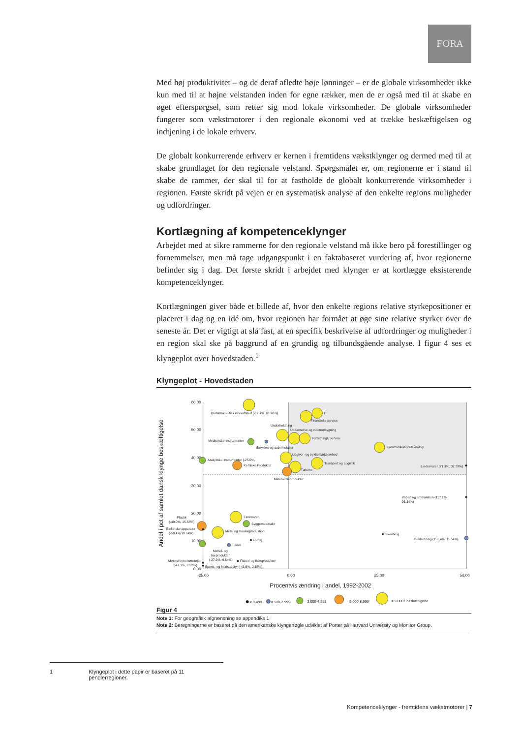FORA
Med høj produktivitet – og de deraf afledte høje lønninger – er de globale virksomheder ikke kun med til at højne velstanden inden for egne rækker, men de er også med til at skabe en øget efterspørgsel, som retter sig mod lokale virksomheder. De globale virksomheder fungerer som vækstmotorer i den regionale økonomi ved at trække beskæftigelsen og indtjening i de lokale erhverv.
De globalt konkurrerende erhverv er kernen i fremtidens vækstklynger og dermed med til at skabe grundlaget for den regionale velstand. Spørgsmålet er, om regionerne er i stand til skabe de rammer, der skal til for at fastholde de globalt konkurrerende virksomheder i regionen. Første skridt på vejen er en systematisk analyse af den enkelte regions muligheder og udfordringer.
Kortlægning af kompetenceklynger
Arbejdet med at sikre rammerne for den regionale velstand må ikke bero på forestillinger og fornemmelser, men må tage udgangspunkt i en faktabaseret vurdering af, hvor regionerne befinder sig i dag. Det første skridt i arbejdet med klynger er at kortlægge eksisterende kompetenceklynger.
Kortlægningen giver både et billede af, hvor den enkelte regions relative styrkepositioner er placeret i dag og en idé om, hvor regionen har formået at øge sine relative styrker over de seneste år. Det er vigtigt at slå fast, at en specifik beskrivelse af udfordringer og muligheder i en region skal ske på baggrund af en grundig og tilbundsgående analyse. I figur 4 ses et klyngeplot over hovedstaden.<sup>1</sup>
Klyngeplot - Hovedstaden
60,00
50,00
40,00
30,00
20,00
10,00
0,00
-25,00
0,00
25,00
50,00
Procentvis ændring i andel, 1992-2002
Andel i pct af samlet dansk klynge beskæftigelse
Biofarmaceutisk virksomhed (-12.4%, 61.96%)
IT
Finansielle service
Underholdning
Uddannelse og videnopbygning
Forretnings Service
Medicinske instrumenter
Smykker og ædelmetaller
Kommunikationsteknologi
Udgiver- og trykkerivirksomhed
Analytiske Instrumenter (-25.0%,
Transport og Logistik
Kemiske Produkter
Lædervarer (71.3%, 37.29%)
Turisme
Mineralolieprodukter
Våben og ammunition (117.1%,
26.34%)
Fødevarer
Plastik
(-39.0%, 15.58%)
Byggematerialer
Elektriske apparater
(-50.4%,10.64%)
Metal og maskinproduktion
Skovbrug
Beklædning (151.4%, 11.54%)
Fodtøj
Tekstil
Møbel- og
træprodukter
(-27.3%, 9.64%)
Fiskeri og fiskeprodukter
Motordrevne køretøjer
(-47.1%, 2.67%)
Sports- og fritidsudstyr (-43.6%, 2.15%)
= 0-499
= 500-2.999
= 3.000-4.999
= 5.000-8.999
= 9.000+ beskæftigede
Figur 4
Note 1: For geografisk afgrænsning se appendiks 1
Note 2: Beregningerne er baseret på den amerikanske klyngenøgle udviklet af Porter på Harvard University og Monitor Group.
1 Klyngeplot i dette papir er baseret på 11 pendlerregioner.
Kompetenceklynger - fremtidens vækstmotorer | 7